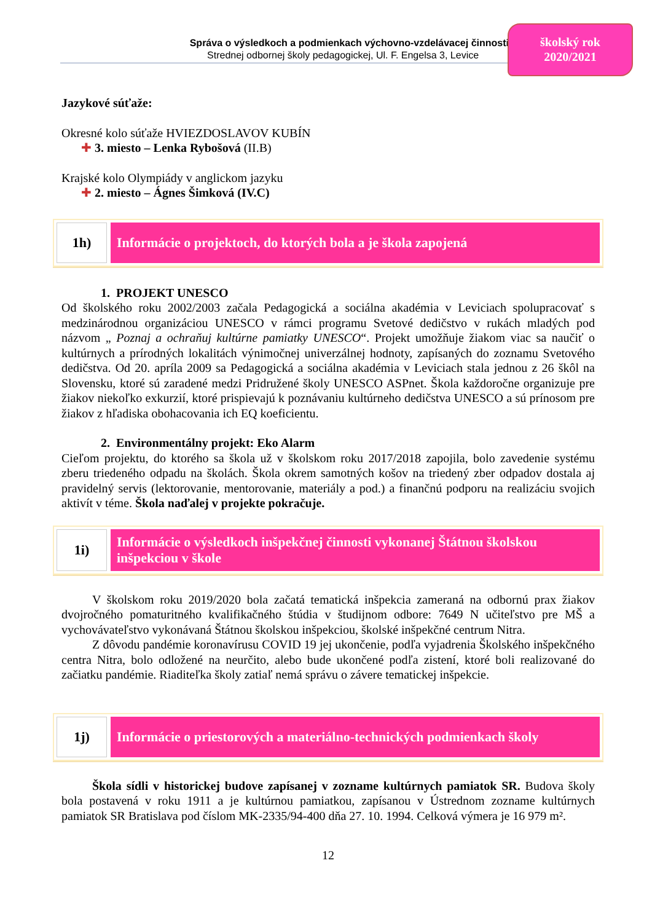Správa o výsledkoch a podmienkach výchovno-vzdelávacej činnosti
Strednej odbornej školy pedagogickej, Ul. F. Engelsa 3, Levice
školský rok
2020/2021
Jazykové súťaže:
Okresné kolo súťaže HVIEZDOSLAVOV KUBÍN
✚ 3. miesto – Lenka Rybošová (II.B)
Krajské kolo Olympiády v anglickom jazyku
✚ 2. miesto – Ágnes Šimková (IV.C)
1h)
Informácie o projektoch, do ktorých bola a je škola zapojená
1. PROJEKT UNESCO
Od školského roku 2002/2003 začala Pedagogická a sociálna akadémia v Leviciach spolupracovať s medzinárodnou organizáciou UNESCO v rámci programu Svetové dedičstvo v rukách mladých pod názvom „ Poznaj a ochraňuj kultúrne pamiatky UNESCO“. Projekt umožňuje žiakom viac sa naučiť o kultúrnych a prírodných lokalitách výnimočnej univerzálnej hodnoty, zapísaných do zoznamu Svetového dedičstva. Od 20. apríla 2009 sa Pedagogická a sociálna akadémia v Leviciach stala jednou z 26 škôl na Slovensku, ktoré sú zaradené medzi Pridružené školy UNESCO ASPnet. Škola každoročne organizuje pre žiakov niekoľko exkurzií, ktoré prispievajú k poznávaniu kultúrneho dedičstva UNESCO a sú prínosom pre žiakov z hľadiska obohacovania ich EQ koeficientu.
2. Environmentálny projekt: Eko Alarm
Cieľom projektu, do ktorého sa škola už v školskom roku 2017/2018 zapojila, bolo zavedenie systému zberu triedeného odpadu na školách. Škola okrem samotných košov na triedený zber odpadov dostala aj pravidelný servis (lektorovanie, mentorovanie, materiály a pod.) a finančnú podporu na realizáciu svojich aktivít v téme. Škola naďalej v projekte pokračuje.
1i)
Informácie o výsledkoch inšpekčnej činnosti vykonanej Štátnou školskou inšpekciou v škole
V školskom roku 2019/2020 bola začatá tematická inšpekcia zameraná na odbornú prax žiakov dvojročného pomaturitného kvalifikačného štúdia v študijnom odbore: 7649 N učiteľstvo pre MŠ a vychovávateľstvo vykonávaná Štátnou školskou inšpekciou, školské inšpekčné centrum Nitra.
Z dôvodu pandémie koronavírusu COVID 19 jej ukončenie, podľa vyjadrenia Školského inšpekčného centra Nitra, bolo odložené na neurčito, alebo bude ukončené podľa zistení, ktoré boli realizované do začiatku pandémie. Riaditeľka školy zatiaľ nemá správu o závere tematickej inšpekcie.
1j)
Informácie o priestorových a materiálno-technických podmienkach školy
Škola sídli v historickej budove zapísanej v zozname kultúrnych pamiatok SR. Budova školy bola postavená v roku 1911 a je kultúrnou pamiatkou, zapísanou v Ústrednom zozname kultúrnych pamiatok SR Bratislava pod číslom MK-2335/94-400 dňa 27. 10. 1994. Celková výmera je 16 979 m².
12